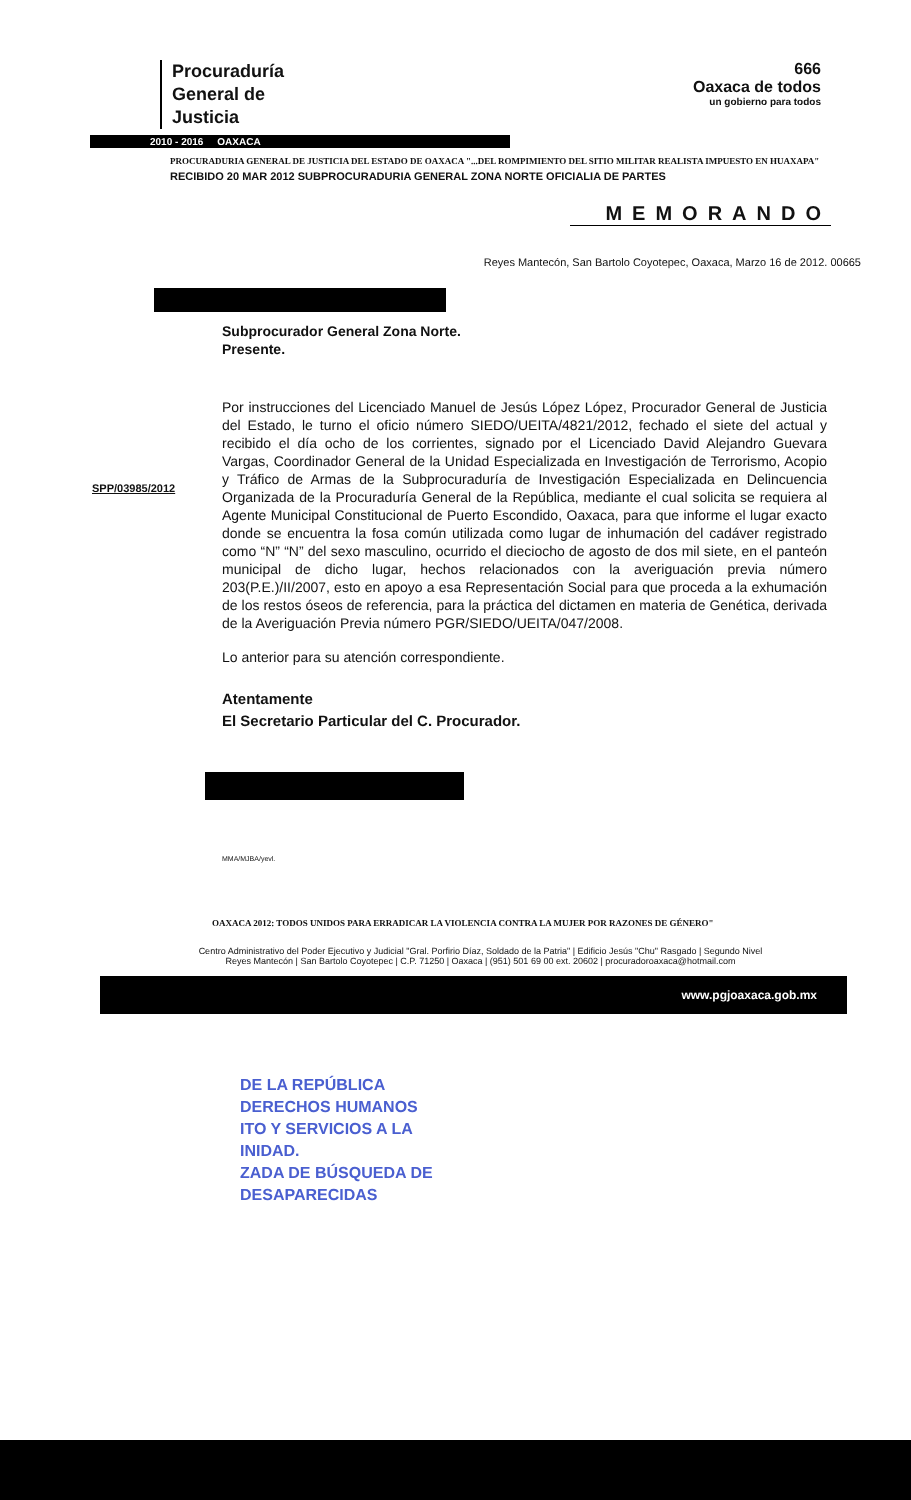Procuraduría
General de
Justicia
666
Oaxaca de todos
un gobierno para todos
2010 - 2016 OAXACA
PROCURADURIA GENERAL DE JUSTICIA DEL ESTADO DE OAXACA "...DEL ROMPIMIENTO DEL SITIO MILITAR REALISTA IMPUESTO EN HUAXAPA"
RECIBIDO 20 MAR 2012 SUBPROCURADURIA GENERAL ZONA NORTE OFICIALIA DE PARTES
MEMORANDO
Reyes Mantecón, San Bartolo Coyotepec, Oaxaca, Marzo 16 de 2012. 00665
Subprocurador General Zona Norte.
Presente.
SPP/03985/2012
Por instrucciones del Licenciado Manuel de Jesús López López, Procurador General de Justicia del Estado, le turno el oficio número SIEDO/UEITA/4821/2012, fechado el siete del actual y recibido el día ocho de los corrientes, signado por el Licenciado David Alejandro Guevara Vargas, Coordinador General de la Unidad Especializada en Investigación de Terrorismo, Acopio y Tráfico de Armas de la Subprocuraduría de Investigación Especializada en Delincuencia Organizada de la Procuraduría General de la República, mediante el cual solicita se requiera al Agente Municipal Constitucional de Puerto Escondido, Oaxaca, para que informe el lugar exacto donde se encuentra la fosa común utilizada como lugar de inhumación del cadáver registrado como “N” “N” del sexo masculino, ocurrido el dieciocho de agosto de dos mil siete, en el panteón municipal de dicho lugar, hechos relacionados con la averiguación previa número 203(P.E.)/II/2007, esto en apoyo a esa Representación Social para que proceda a la exhumación de los restos óseos de referencia, para la práctica del dictamen en materia de Genética, derivada de la Averiguación Previa número PGR/SIEDO/UEITA/047/2008.
Lo anterior para su atención correspondiente.
Atentamente
El Secretario Particular del C. Procurador.
MMA/MJBA/yevl.
OAXACA 2012: TODOS UNIDOS PARA ERRADICAR LA VIOLENCIA CONTRA LA MUJER POR RAZONES DE GÉNERO"
Centro Administrativo del Poder Ejecutivo y Judicial "Gral. Porfirio Díaz, Soldado de la Patria" | Edificio Jesús "Chu" Rasgado | Segundo Nivel
Reyes Mantecón | San Bartolo Coyotepec | C.P. 71250 | Oaxaca | (951) 501 69 00 ext. 20602 | procuradoroaxaca@hotmail.com
www.pgjoaxaca.gob.mx
DE LA REPÚBLICA
DERECHOS HUMANOS
ITO Y SERVICIOS A LA
INIDAD.
ZADA DE BÚSQUEDA DE
DESAPARECIDAS